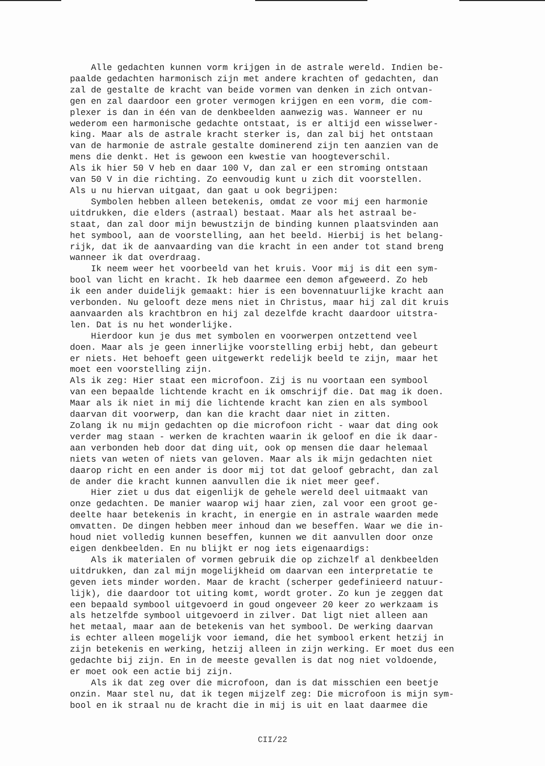Alle gedachten kunnen vorm krijgen in de astrale wereld. Indien be- paalde gedachten harmonisch zijn met andere krachten of gedachten, dan zal de gestalte de kracht van beide vormen van denken in zich ontvan- gen en zal daardoor een groter vermogen krijgen en een vorm, die com- plexer is dan in één van de denkbeelden aanwezig was. Wanneer er nu wederom een harmonische gedachte ontstaat, is er altijd een wisselwer- king. Maar als de astrale kracht sterker is, dan zal bij het ontstaan van de harmonie de astrale gestalte dominerend zijn ten aanzien van de mens die denkt. Het is gewoon een kwestie van hoogteverschil. Als ik hier 50 V heb en daar 100 V, dan zal er een stroming ontstaan van 50 V in die richting. Zo eenvoudig kunt u zich dit voorstellen. Als u nu hiervan uitgaat, dan gaat u ook begrijpen:
Symbolen hebben alleen betekenis, omdat ze voor mij een harmonie uitdrukken, die elders (astraal) bestaat. Maar als het astraal be- staat, dan zal door mijn bewustzijn de binding kunnen plaatsvinden aan het symbool, aan de voorstelling, aan het beeld. Hierbij is het belang- rijk, dat ik de aanvaarding van die kracht in een ander tot stand breng wanneer ik dat overdraag.
Ik neem weer het voorbeeld van het kruis. Voor mij is dit een sym- bool van licht en kracht. Ik heb daarmee een demon afgeweerd. Zo heb ik een ander duidelijk gemaakt: hier is een bovennatuurlijke kracht aan verbonden. Nu gelooft deze mens niet in Christus, maar hij zal dit kruis aanvaarden als krachtbron en hij zal dezelfde kracht daardoor uitstra- len. Dat is nu het wonderlijke.
Hierdoor kun je dus met symbolen en voorwerpen ontzettend veel doen. Maar als je geen innerlijke voorstelling erbij hebt, dan gebeurt er niets. Het behoeft geen uitgewerkt redelijk beeld te zijn, maar het moet een voorstelling zijn. Als ik zeg: Hier staat een microfoon. Zij is nu voortaan een symbool van een bepaalde lichtende kracht en ik omschrijf die. Dat mag ik doen. Maar als ik niet in mij die lichtende kracht kan zien en als symbool daarvan dit voorwerp, dan kan die kracht daar niet in zitten. Zolang ik nu mijn gedachten op die microfoon richt - waar dat ding ook verder mag staan - werken de krachten waarin ik geloof en die ik daar- aan verbonden heb door dat ding uit, ook op mensen die daar helemaal niets van weten of niets van geloven. Maar als ik mijn gedachten niet daarop richt en een ander is door mij tot dat geloof gebracht, dan zal de ander die kracht kunnen aanvullen die ik niet meer geef.
Hier ziet u dus dat eigenlijk de gehele wereld deel uitmaakt van onze gedachten. De manier waarop wij haar zien, zal voor een groot ge- deelte haar betekenis in kracht, in energie en in astrale waarden mede omvatten. De dingen hebben meer inhoud dan we beseffen. Waar we die in- houd niet volledig kunnen beseffen, kunnen we dit aanvullen door onze eigen denkbeelden. En nu blijkt er nog iets eigenaardigs:
Als ik materialen of vormen gebruik die op zichzelf al denkbeelden uitdrukken, dan zal mijn mogelijkheid om daarvan een interpretatie te geven iets minder worden. Maar de kracht (scherper gedefinieerd natuur- lijk), die daardoor tot uiting komt, wordt groter. Zo kun je zeggen dat een bepaald symbool uitgevoerd in goud ongeveer 20 keer zo werkzaam is als hetzelfde symbool uitgevoerd in zilver. Dat ligt niet alleen aan het metaal, maar aan de betekenis van het symbool. De werking daarvan is echter alleen mogelijk voor iemand, die het symbool erkent hetzij in zijn betekenis en werking, hetzij alleen in zijn werking. Er moet dus een gedachte bij zijn. En in de meeste gevallen is dat nog niet voldoende, er moet ook een actie bij zijn.
Als ik dat zeg over die microfoon, dan is dat misschien een beetje onzin. Maar stel nu, dat ik tegen mijzelf zeg: Die microfoon is mijn sym- bool en ik straal nu de kracht die in mij is uit en laat daarmee die
CII/22